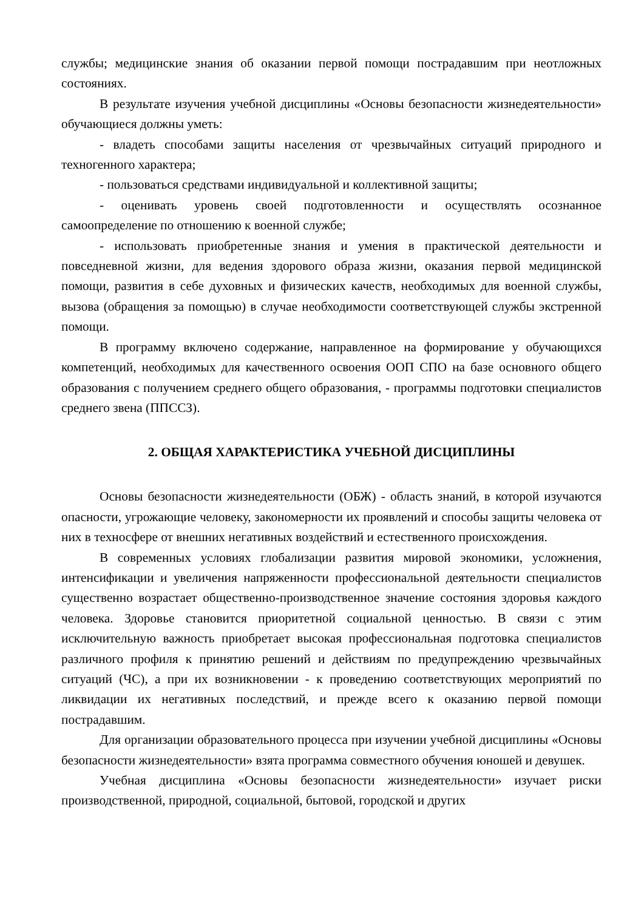службы; медицинские знания об оказании первой помощи пострадавшим при неотложных состояниях.
В результате изучения учебной дисциплины «Основы безопасности жизнедеятельности» обучающиеся должны уметь:
- владеть способами защиты населения от чрезвычайных ситуаций природного и техногенного характера;
- пользоваться средствами индивидуальной и коллективной защиты;
- оценивать уровень своей подготовленности и осуществлять осознанное самоопределение по отношению к военной службе;
- использовать приобретенные знания и умения в практической деятельности и повседневной жизни, для ведения здорового образа жизни, оказания первой медицинской помощи, развития в себе духовных и физических качеств, необходимых для военной службы, вызова (обращения за помощью) в случае необходимости соответствующей службы экстренной помощи.
В программу включено содержание, направленное на формирование у обучающихся компетенций, необходимых для качественного освоения ООП СПО на базе основного общего образования с получением среднего общего образования, - программы подготовки специалистов среднего звена (ППССЗ).
2. ОБЩАЯ ХАРАКТЕРИСТИКА УЧЕБНОЙ ДИСЦИПЛИНЫ
Основы безопасности жизнедеятельности (ОБЖ) - область знаний, в которой изучаются опасности, угрожающие человеку, закономерности их проявлений и способы защиты человека от них в техносфере от внешних негативных воздействий и естественного происхождения.
В современных условиях глобализации развития мировой экономики, усложнения, интенсификации и увеличения напряженности профессиональной деятельности специалистов существенно возрастает общественно-производственное значение состояния здоровья каждого человека. Здоровье становится приоритетной социальной ценностью. В связи с этим исключительную важность приобретает высокая профессиональная подготовка специалистов различного профиля к принятию решений и действиям по предупреждению чрезвычайных ситуаций (ЧС), а при их возникновении - к проведению соответствующих мероприятий по ликвидации их негативных последствий, и прежде всего к оказанию первой помощи пострадавшим.
Для организации образовательного процесса при изучении учебной дисциплины «Основы безопасности жизнедеятельности» взята программа совместного обучения юношей и девушек.
Учебная дисциплина «Основы безопасности жизнедеятельности» изучает риски производственной, природной, социальной, бытовой, городской и других